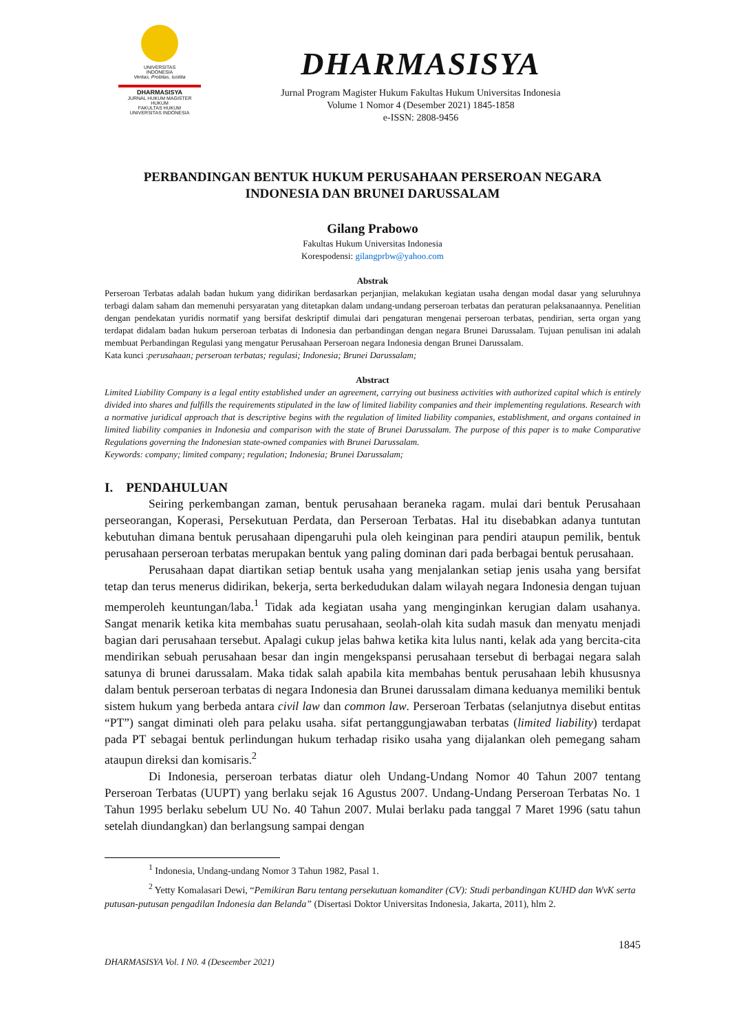UNIVERSITAS
INDONESIA
Veritas, Probitas, Iustitia
DHARMASISYA
JURNAL HUKUM MAGISTER HUKUM
FAKULTAS HUKUM
UNIVERSITAS INDONESIA
DHARMASISYA
Jurnal Program Magister Hukum Fakultas Hukum Universitas Indonesia
Volume 1 Nomor 4 (Desember 2021) 1845-1858
e-ISSN: 2808-9456
PERBANDINGAN BENTUK HUKUM PERUSAHAAN PERSEROAN NEGARA
INDONESIA DAN BRUNEI DARUSSALAM
Gilang Prabowo
Fakultas Hukum Universitas Indonesia
Korespodensi: gilangprbw@yahoo.com
Abstrak
Perseroan Terbatas adalah badan hukum yang didirikan berdasarkan perjanjian, melakukan kegiatan usaha dengan modal dasar yang seluruhnya terbagi dalam saham dan memenuhi persyaratan yang ditetapkan dalam undang-undang perseroan terbatas dan peraturan pelaksanaannya. Penelitian dengan pendekatan yuridis normatif yang bersifat deskriptif dimulai dari pengaturan mengenai perseroan terbatas, pendirian, serta organ yang terdapat didalam badan hukum perseroan terbatas di Indonesia dan perbandingan dengan negara Brunei Darussalam. Tujuan penulisan ini adalah membuat Perbandingan Regulasi yang mengatur Perusahaan Perseroan negara Indonesia dengan Brunei Darussalam.
Kata kunci :perusahaan; perseroan terbatas; regulasi; Indonesia; Brunei Darussalam;
Abstract
Limited Liability Company is a legal entity established under an agreement, carrying out business activities with authorized capital which is entirely divided into shares and fulfills the requirements stipulated in the law of limited liability companies and their implementing regulations. Research with a normative juridical approach that is descriptive begins with the regulation of limited liability companies, establishment, and organs contained in limited liability companies in Indonesia and comparison with the state of Brunei Darussalam. The purpose of this paper is to make Comparative Regulations governing the Indonesian state-owned companies with Brunei Darussalam.
Keywords: company; limited company; regulation; Indonesia; Brunei Darussalam;
I. PENDAHULUAN
Seiring perkembangan zaman, bentuk perusahaan beraneka ragam. mulai dari bentuk Perusahaan perseorangan, Koperasi, Persekutuan Perdata, dan Perseroan Terbatas. Hal itu disebabkan adanya tuntutan kebutuhan dimana bentuk perusahaan dipengaruhi pula oleh keinginan para pendiri ataupun pemilik, bentuk perusahaan perseroan terbatas merupakan bentuk yang paling dominan dari pada berbagai bentuk perusahaan.
Perusahaan dapat diartikan setiap bentuk usaha yang menjalankan setiap jenis usaha yang bersifat tetap dan terus menerus didirikan, bekerja, serta berkedudukan dalam wilayah negara Indonesia dengan tujuan memperoleh keuntungan/laba.<sup>1</sup> Tidak ada kegiatan usaha yang menginginkan kerugian dalam usahanya. Sangat menarik ketika kita membahas suatu perusahaan, seolah-olah kita sudah masuk dan menyatu menjadi bagian dari perusahaan tersebut. Apalagi cukup jelas bahwa ketika kita lulus nanti, kelak ada yang bercita-cita mendirikan sebuah perusahaan besar dan ingin mengekspansi perusahaan tersebut di berbagai negara salah satunya di brunei darussalam. Maka tidak salah apabila kita membahas bentuk perusahaan lebih khususnya dalam bentuk perseroan terbatas di negara Indonesia dan Brunei darussalam dimana keduanya memiliki bentuk sistem hukum yang berbeda antara civil law dan common law. Perseroan Terbatas (selanjutnya disebut entitas “PT”) sangat diminati oleh para pelaku usaha. sifat pertanggungjawaban terbatas (limited liability) terdapat pada PT sebagai bentuk perlindungan hukum terhadap risiko usaha yang dijalankan oleh pemegang saham ataupun direksi dan komisaris.<sup>2</sup>
Di Indonesia, perseroan terbatas diatur oleh Undang-Undang Nomor 40 Tahun 2007 tentang Perseroan Terbatas (UUPT) yang berlaku sejak 16 Agustus 2007. Undang-Undang Perseroan Terbatas No. 1 Tahun 1995 berlaku sebelum UU No. 40 Tahun 2007. Mulai berlaku pada tanggal 7 Maret 1996 (satu tahun setelah diundangkan) dan berlangsung sampai dengan
<sup>1</sup> Indonesia, Undang-undang Nomor 3 Tahun 1982, Pasal 1.
<sup>2</sup> Yetty Komalasari Dewi, “Pemikiran Baru tentang persekutuan komanditer (CV): Studi perbandingan KUHD dan WvK serta putusan-putusan pengadilan Indonesia dan Belanda” (Disertasi Doktor Universitas Indonesia, Jakarta, 2011), hlm 2.
1845
DHARMASISYA Vol. I N0. 4 (Deseember 2021)